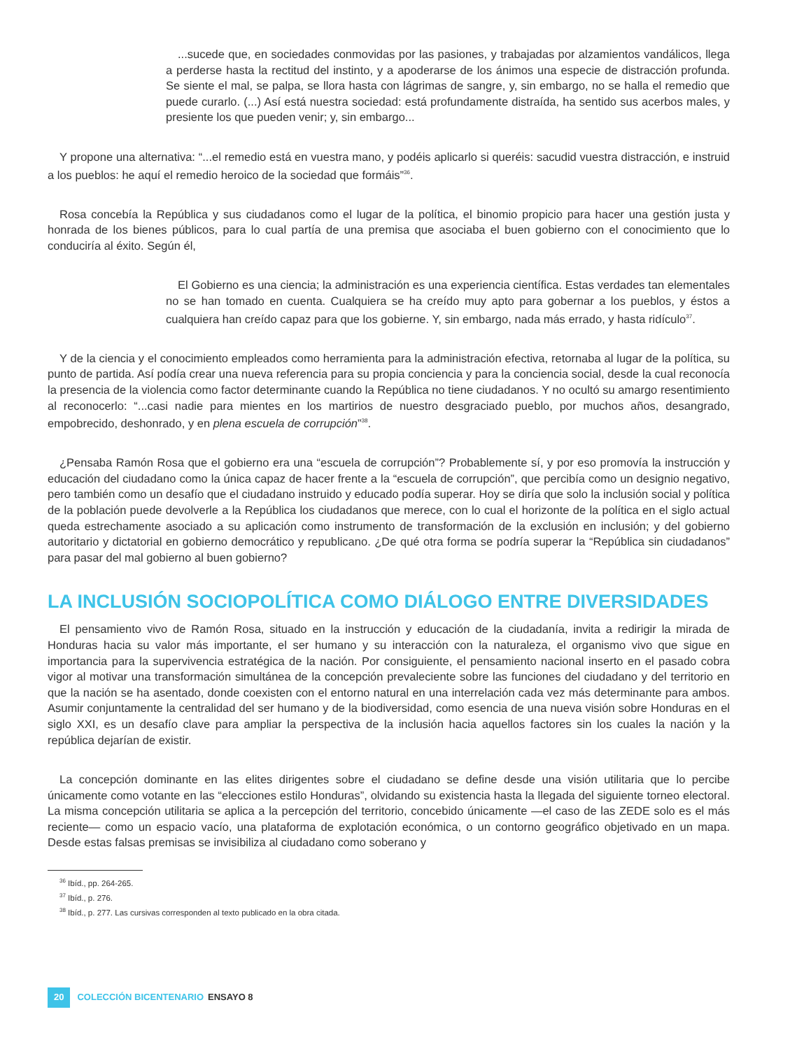...sucede que, en sociedades conmovidas por las pasiones, y trabajadas por alzamientos vandálicos, llega a perderse hasta la rectitud del instinto, y a apoderarse de los ánimos una especie de distracción profunda. Se siente el mal, se palpa, se llora hasta con lágrimas de sangre, y, sin embargo, no se halla el remedio que puede curarlo. (...) Así está nuestra sociedad: está profundamente distraída, ha sentido sus acerbos males, y presiente los que pueden venir; y, sin embargo...
Y propone una alternativa: “...el remedio está en vuestra mano, y podéis aplicarlo si queréis: sacudid vuestra distracción, e instruid a los pueblos: he aquí el remedio heroico de la sociedad que formáis”<sup>36</sup>.
Rosa concebía la República y sus ciudadanos como el lugar de la política, el binomio propicio para hacer una gestión justa y honrada de los bienes públicos, para lo cual partía de una premisa que asociaba el buen gobierno con el conocimiento que lo conduciría al éxito. Según él,
El Gobierno es una ciencia; la administración es una experiencia científica. Estas verdades tan elementales no se han tomado en cuenta. Cualquiera se ha creído muy apto para gobernar a los pueblos, y éstos a cualquiera han creído capaz para que los gobierne. Y, sin embargo, nada más errado, y hasta ridículo<sup>37</sup>.
Y de la ciencia y el conocimiento empleados como herramienta para la administración efectiva, retornaba al lugar de la política, su punto de partida. Así podía crear una nueva referencia para su propia conciencia y para la conciencia social, desde la cual reconocía la presencia de la violencia como factor determinante cuando la República no tiene ciudadanos. Y no ocultó su amargo resentimiento al reconocerlo: “...casi nadie para mientes en los martirios de nuestro desgraciado pueblo, por muchos años, desangrado, empobrecido, deshonrado, y en plena escuela de corrupción”<sup>38</sup>.
¿Pensaba Ramón Rosa que el gobierno era una “escuela de corrupción”? Probablemente sí, y por eso promovía la instrucción y educación del ciudadano como la única capaz de hacer frente a la “escuela de corrupción”, que percibía como un designio negativo, pero también como un desafío que el ciudadano instruido y educado podía superar. Hoy se diría que solo la inclusión social y política de la población puede devolverle a la República los ciudadanos que merece, con lo cual el horizonte de la política en el siglo actual queda estrechamente asociado a su aplicación como instrumento de transformación de la exclusión en inclusión; y del gobierno autoritario y dictatorial en gobierno democrático y republicano. ¿De qué otra forma se podría superar la “República sin ciudadanos” para pasar del mal gobierno al buen gobierno?
LA INCLUSIÓN SOCIOPOLÍTICA COMO DIÁLOGO ENTRE DIVERSIDADES
El pensamiento vivo de Ramón Rosa, situado en la instrucción y educación de la ciudadanía, invita a redirigir la mirada de Honduras hacia su valor más importante, el ser humano y su interacción con la naturaleza, el organismo vivo que sigue en importancia para la supervivencia estratégica de la nación. Por consiguiente, el pensamiento nacional inserto en el pasado cobra vigor al motivar una transformación simultánea de la concepción prevaleciente sobre las funciones del ciudadano y del territorio en que la nación se ha asentado, donde coexisten con el entorno natural en una interrelación cada vez más determinante para ambos. Asumir conjuntamente la centralidad del ser humano y de la biodiversidad, como esencia de una nueva visión sobre Honduras en el siglo XXI, es un desafío clave para ampliar la perspectiva de la inclusión hacia aquellos factores sin los cuales la nación y la república dejarían de existir.
La concepción dominante en las elites dirigentes sobre el ciudadano se define desde una visión utilitaria que lo percibe únicamente como votante en las “elecciones estilo Honduras”, olvidando su existencia hasta la llegada del siguiente torneo electoral. La misma concepción utilitaria se aplica a la percepción del territorio, concebido únicamente —el caso de las ZEDE solo es el más reciente— como un espacio vacío, una plataforma de explotación económica, o un contorno geográfico objetivado en un mapa. Desde estas falsas premisas se invisibiliza al ciudadano como soberano y
<sup>36</sup> Ibíd., pp. 264-265.
<sup>37</sup> Ibíd., p. 276.
<sup>38</sup> Ibíd., p. 277. Las cursivas corresponden al texto publicado en la obra citada.
20 COLECCIÓN BICENTENARIO ENSAYO 8